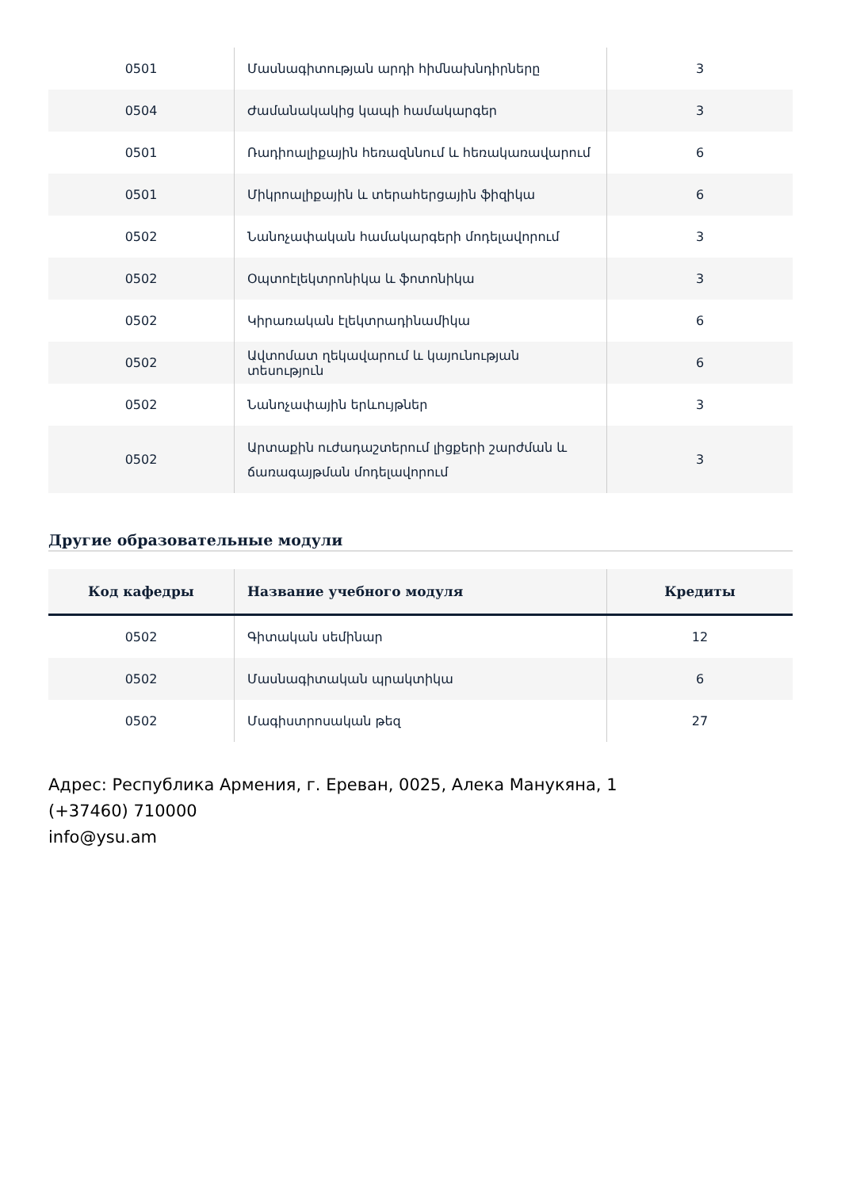| 0501 | Մասնագիտության արդի հիմնախնդիրները | 3 |
| 0504 | Ժամանակակից կապի համակարգեր | 3 |
| 0501 | Ռադիոալիքային հեռազննում և հեռակառավարում | 6 |
| 0501 | Միկրոալիքային և տերահերցային ֆիզիկա | 6 |
| 0502 | Նանոչափական համակարգերի մոդելավորում | 3 |
| 0502 | Օպտոէլեկտրոնիկա և ֆոտոնիկա | 3 |
| 0502 | Կիրառական էլեկտրադինամիկա | 6 |
| 0502 | Ավտոմատ ղեկավարում և կայունության տեսություն | 6 |
| 0502 | Նանոչափային երևույթներ | 3 |
| 0502 | Արտաքին ուժադաշտերում լիցքերի շարժման և ճառագայթման մոդելավորում | 3 |
Другие образовательные модули
| Код кафедры | Название учебного модуля | Кредиты |
| --- | --- | --- |
| 0502 | Գիտական սեմինար | 12 |
| 0502 | Մասնագիտական պրակտիկա | 6 |
| 0502 | Մագիստրոսական թեզ | 27 |
Адрес: Республика Армения, г. Ереван, 0025, Алека Манукяна, 1
(+37460) 710000
info@ysu.am